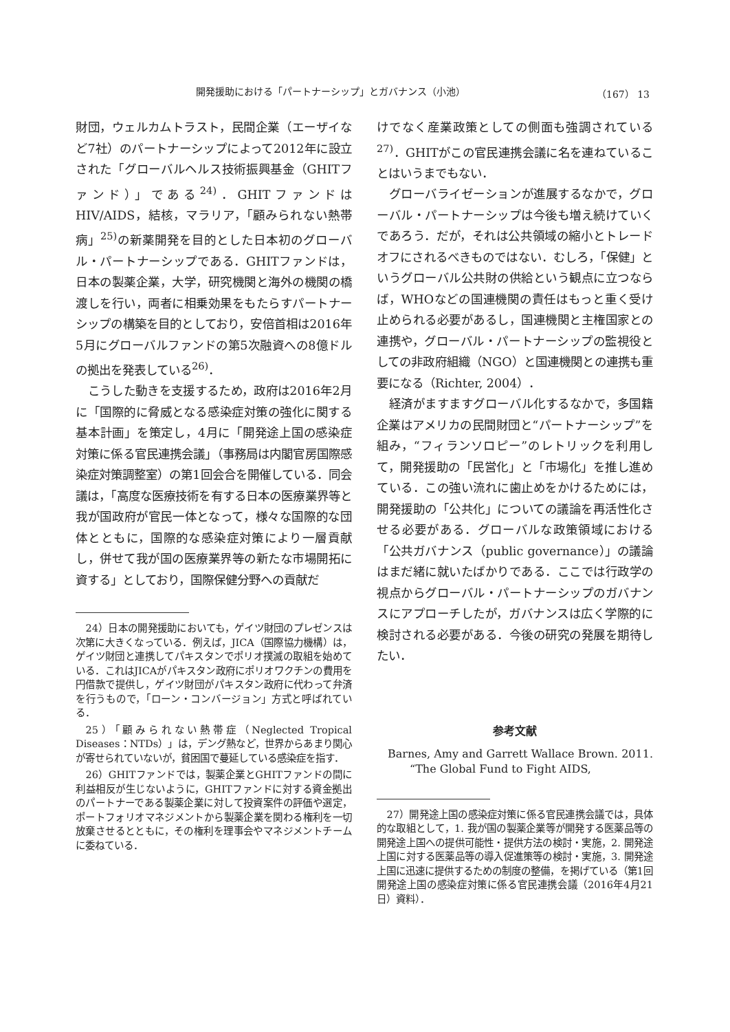開発援助における「パートナーシップ」とガバナンス（小池） （167） 13
財団，ウェルカムトラスト，民間企業（エーザイなど7社）のパートナーシップによって2012年に設立された「グローバルヘルス技術振興基金（GHITファンド）」である<sup>24)</sup>．GHITファンドはHIV/AIDS，結核，マラリア，「顧みられない熱帯病」<sup>25)</sup>の新薬開発を目的とした日本初のグローバル・パートナーシップである．GHITファンドは，日本の製薬企業，大学，研究機関と海外の機関の橋渡しを行い，両者に相乗効果をもたらすパートナーシップの構築を目的としており，安倍首相は2016年5月にグローバルファンドの第5次融資への8億ドルの拠出を発表している<sup>26)</sup>．
こうした動きを支援するため，政府は2016年2月に「国際的に脅威となる感染症対策の強化に関する基本計画」を策定し，4月に「開発途上国の感染症対策に係る官民連携会議」（事務局は内閣官房国際感染症対策調整室）の第1回会合を開催している．同会議は，「高度な医療技術を有する日本の医療業界等と我が国政府が官民一体となって，様々な国際的な団体とともに，国際的な感染症対策により一層貢献し，併せて我が国の医療業界等の新たな市場開拓に資する」としており，国際保健分野への貢献だ
24）日本の開発援助においても，ゲイツ財団のプレゼンスは次第に大きくなっている．例えば，JICA（国際協力機構）は，ゲイツ財団と連携してパキスタンでポリオ撲滅の取組を始めている．これはJICAがパキスタン政府にポリオワクチンの費用を円借款で提供し，ゲイツ財団がパキスタン政府に代わって弁済を行うもので，「ローン・コンバージョン」方式と呼ばれている．
25）「顧みられない熱帯症（Neglected Tropical Diseases：NTDs）」は，デング熱など，世界からあまり関心が寄せられていないが，貧困国で蔓延している感染症を指す．
26）GHITファンドでは，製薬企業とGHITファンドの間に利益相反が生じないように，GHITファンドに対する資金拠出のパートナーである製薬企業に対して投資案件の評価や選定，ポートフォリオマネジメントから製薬企業を関わる権利を一切放棄させるとともに，その権利を理事会やマネジメントチームに委ねている．
けでなく産業政策としての側面も強調されている<sup>27)</sup>．GHITがこの官民連携会議に名を連ねていることはいうまでもない．
グローバライゼーションが進展するなかで，グローバル・パートナーシップは今後も増え続けていくであろう．だが，それは公共領域の縮小とトレードオフにされるべきものではない．むしろ，「保健」というグローバル公共財の供給という観点に立つならば，WHOなどの国連機関の責任はもっと重く受け止められる必要があるし，国連機関と主権国家との連携や，グローバル・パートナーシップの監視役としての非政府組織（NGO）と国連機関との連携も重要になる（Richter, 2004）．
経済がますますグローバル化するなかで，多国籍企業はアメリカの民間財団と“パートナーシップ”を組み，“フィランソロピー”のレトリックを利用して，開発援助の「民営化」と「市場化」を推し進めている．この強い流れに歯止めをかけるためには，開発援助の「公共化」についての議論を再活性化させる必要がある．グローバルな政策領域における「公共ガバナンス（public governance）」の議論はまだ緒に就いたばかりである．ここでは行政学の視点からグローバル・パートナーシップのガバナンスにアプローチしたが，ガバナンスは広く学際的に検討される必要がある．今後の研究の発展を期待したい．
参考文献
Barnes, Amy and Garrett Wallace Brown. 2011. “The Global Fund to Fight AIDS,
27）開発途上国の感染症対策に係る官民連携会議では，具体的な取組として，1. 我が国の製薬企業等が開発する医薬品等の開発途上国への提供可能性・提供方法の検討・実施，2. 開発途上国に対する医薬品等の導入促進策等の検討・実施，3. 開発途上国に迅速に提供するための制度の整備，を掲げている（第1回 開発途上国の感染症対策に係る官民連携会議（2016年4月21日）資料）．